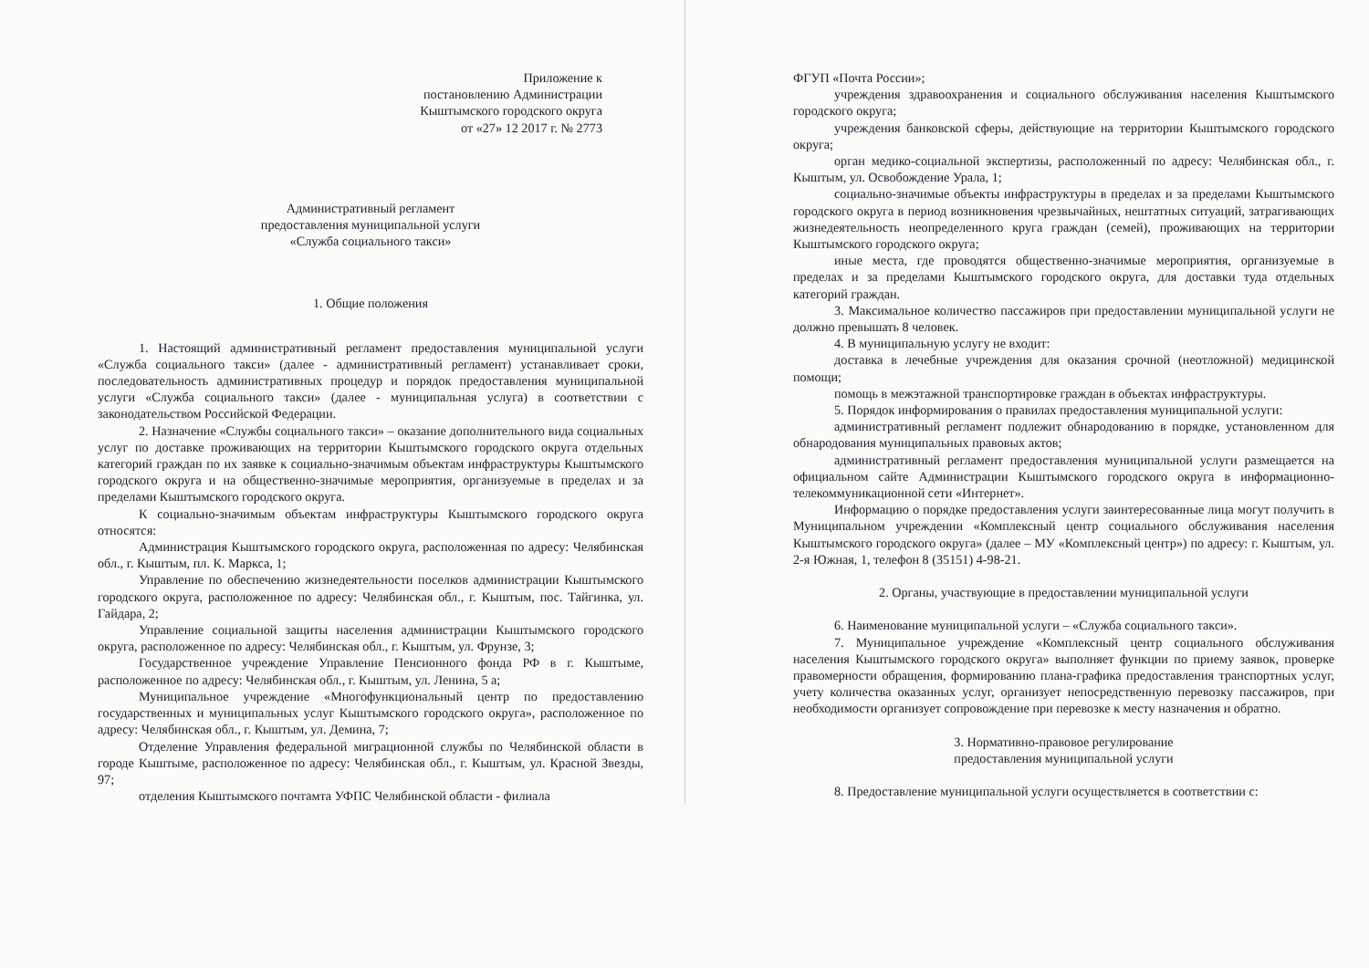Приложение к
постановлению Администрации
Кыштымского городского округа
от «27» 12 2017 г. № 2773
Административный регламент
предоставления муниципальной услуги
«Служба социального такси»
1. Общие положения
1. Настоящий административный регламент предоставления муниципальной услуги «Служба социального такси» (далее - административный регламент) устанавливает сроки, последовательность административных процедур и порядок предоставления муниципальной услуги «Служба социального такси» (далее - муниципальная услуга) в соответствии с законодательством Российской Федерации.
2. Назначение «Службы социального такси» – оказание дополнительного вида социальных услуг по доставке проживающих на территории Кыштымского городского округа отдельных категорий граждан по их заявке к социально-значимым объектам инфраструктуры Кыштымского городского округа и на общественно-значимые мероприятия, организуемые в пределах и за пределами Кыштымского городского округа.
К социально-значимым объектам инфраструктуры Кыштымского городского округа относятся:
Администрация Кыштымского городского округа, расположенная по адресу: Челябинская обл., г. Кыштым, пл. К. Маркса, 1;
Управление по обеспечению жизнедеятельности поселков администрации Кыштымского городского округа, расположенное по адресу: Челябинская обл., г. Кыштым, пос. Тайгинка, ул. Гайдара, 2;
Управление социальной защиты населения администрации Кыштымского городского округа, расположенное по адресу: Челябинская обл., г. Кыштым, ул. Фрунзе, 3;
Государственное учреждение Управление Пенсионного фонда РФ в г. Кыштыме, расположенное по адресу: Челябинская обл., г. Кыштым, ул. Ленина, 5 а;
Муниципальное учреждение «Многофункциональный центр по предоставлению государственных и муниципальных услуг Кыштымского городского округа», расположенное по адресу: Челябинская обл., г. Кыштым, ул. Демина, 7;
Отделение Управления федеральной миграционной службы по Челябинской области в городе Кыштыме, расположенное по адресу: Челябинская обл., г. Кыштым, ул. Красной Звезды, 97;
отделения Кыштымского почтамта УФПС Челябинской области - филиала
ФГУП «Почта России»;
учреждения здравоохранения и социального обслуживания населения Кыштымского городского округа;
учреждения банковской сферы, действующие на территории Кыштымского городского округа;
орган медико-социальной экспертизы, расположенный по адресу: Челябинская обл., г. Кыштым, ул. Освобождение Урала, 1;
социально-значимые объекты инфраструктуры в пределах и за пределами Кыштымского городского округа в период возникновения чрезвычайных, нештатных ситуаций, затрагивающих жизнедеятельность неопределенного круга граждан (семей), проживающих на территории Кыштымского городского округа;
иные места, где проводятся общественно-значимые мероприятия, организуемые в пределах и за пределами Кыштымского городского округа, для доставки туда отдельных категорий граждан.
3. Максимальное количество пассажиров при предоставлении муниципальной услуги не должно превышать 8 человек.
4. В муниципальную услугу не входит:
доставка в лечебные учреждения для оказания срочной (неотложной) медицинской помощи;
помощь в межэтажной транспортировке граждан в объектах инфраструктуры.
5. Порядок информирования о правилах предоставления муниципальной услуги:
административный регламент подлежит обнародованию в порядке, установленном для обнародования муниципальных правовых актов;
административный регламент предоставления муниципальной услуги размещается на официальном сайте Администрации Кыштымского городского округа в информационно-телекоммуникационной сети «Интернет».
Информацию о порядке предоставления услуги заинтересованные лица могут получить в Муниципальном учреждении «Комплексный центр социального обслуживания населения Кыштымского городского округа» (далее – МУ «Комплексный центр») по адресу: г. Кыштым, ул. 2-я Южная, 1, телефон 8 (35151) 4-98-21.
2. Органы, участвующие в предоставлении муниципальной услуги
6. Наименование муниципальной услуги – «Служба социального такси».
7. Муниципальное учреждение «Комплексный центр социального обслуживания населения Кыштымского городского округа» выполняет функции по приему заявок, проверке правомерности обращения, формированию плана-графика предоставления транспортных услуг, учету количества оказанных услуг, организует непосредственную перевозку пассажиров, при необходимости организует сопровождение при перевозке к месту назначения и обратно.
3. Нормативно-правовое регулирование
предоставления муниципальной услуги
8. Предоставление муниципальной услуги осуществляется в соответствии с: